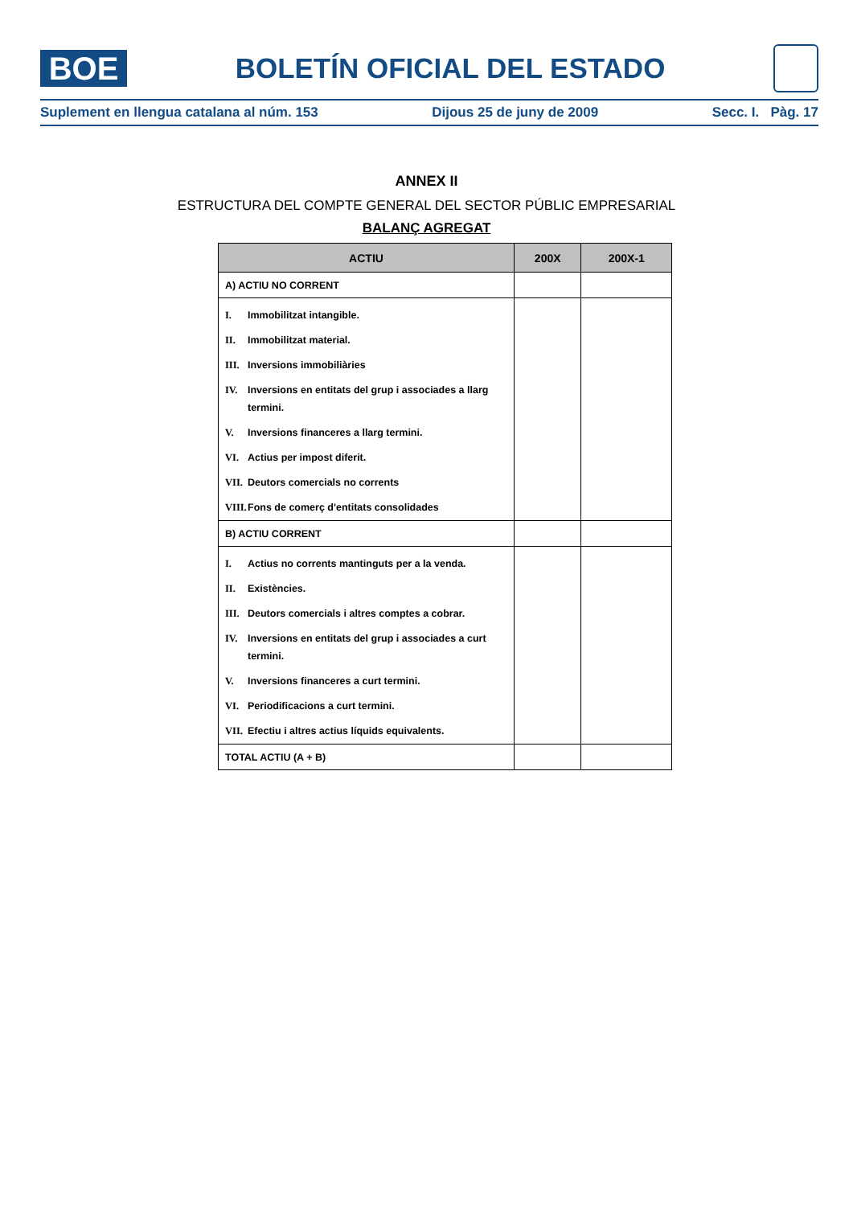BOE
BOLETÍN OFICIAL DEL ESTADO
Suplement en llengua catalana al núm. 153 Dijous 25 de juny de 2009 Secc. I. Pàg. 17
ANNEX II
ESTRUCTURA DEL COMPTE GENERAL DEL SECTOR PÚBLIC EMPRESARIAL
BALANÇ AGREGAT
| ACTIU | 200X | 200X-1 |
| --- | --- | --- |
| A) ACTIU NO CORRENT | | |
| I. Immobilitzat intangible. II. Immobilitzat material. III. Inversions immobiliàries IV. Inversions en entitats del grup i associades a llarg termini. V. Inversions financeres a llarg termini. VI. Actius per impost diferit. VII. Deutors comercials no corrents VIII. Fons de comerç d'entitats consolidades | | |
| B) ACTIU CORRENT | | |
| I. Actius no corrents mantinguts per a la venda. II. Existències. III. Deutors comercials i altres comptes a cobrar. IV. Inversions en entitats del grup i associades a curt termini. V. Inversions financeres a curt termini. VI. Periodificacions a curt termini. VII. Efectiu i altres actius líquids equivalents. | | |
| TOTAL ACTIU (A + B) | | |